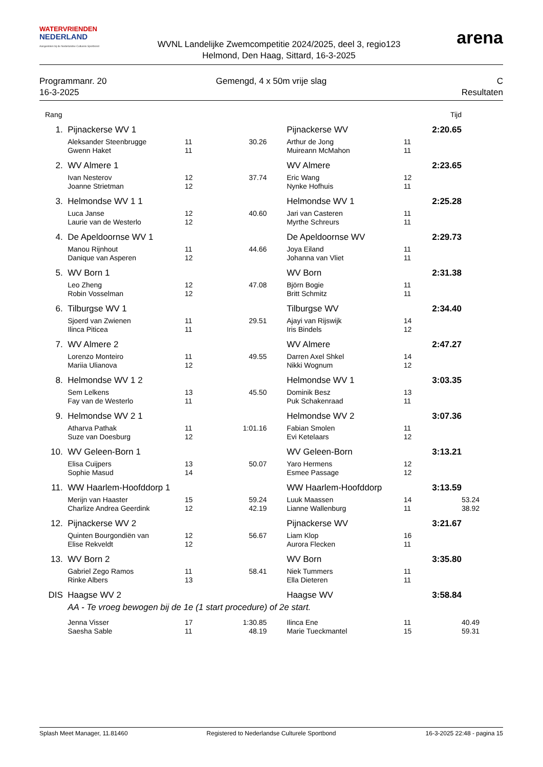WATERVRIENDEN
NEDERLAND
Aangesloten bij de Nederlandse Culturele Sportbond
WVNL Landelijke Zwemcompetitie 2024/2025, deel 3, regio123
Helmond, Den Haag, Sittard, 16-3-2025
arena
Programmanr. 20
16-3-2025
Gemengd, 4 x 50m vrije slag C
Resultaten
| Rang | | | | | | Tijd | |
| 1. | Pijnackerse WV 1 | | | Pijnackerse WV | | 2:20.65 | |
| | Aleksander Steenbrugge | 11 | 30.26 | Arthur de Jong | 11 | | |
| | Gwenn Haket | 11 | | Muireann McMahon | 11 | | |
| 2. | WV Almere 1 | | | WV Almere | | 2:23.65 | |
| | Ivan Nesterov | 12 | 37.74 | Eric Wang | 12 | | |
| | Joanne Strietman | 12 | | Nynke Hofhuis | 11 | | |
| 3. | Helmondse WV 1 1 | | | Helmondse WV 1 | | 2:25.28 | |
| | Luca Janse | 12 | 40.60 | Jari van Casteren | 11 | | |
| | Laurie van de Westerlo | 12 | | Myrthe Schreurs | 11 | | |
| 4. | De Apeldoornse WV 1 | | | De Apeldoornse WV | | 2:29.73 | |
| | Manou Rijnhout | 11 | 44.66 | Joya Eiland | 11 | | |
| | Danique van Asperen | 12 | | Johanna van Vliet | 11 | | |
| 5. | WV Born 1 | | | WV Born | | 2:31.38 | |
| | Leo Zheng | 12 | 47.08 | Björn Bogie | 11 | | |
| | Robin Vosselman | 12 | | Britt Schmitz | 11 | | |
| 6. | Tilburgse WV 1 | | | Tilburgse WV | | 2:34.40 | |
| | Sjoerd van Zwienen | 11 | 29.51 | Ajayi van Rijswijk | 14 | | |
| | Ilinca Piticea | 11 | | Iris Bindels | 12 | | |
| 7. | WV Almere 2 | | | WV Almere | | 2:47.27 | |
| | Lorenzo Monteiro | 11 | 49.55 | Darren Axel Shkel | 14 | | |
| | Mariia Ulianova | 12 | | Nikki Wognum | 12 | | |
| 8. | Helmondse WV 1 2 | | | Helmondse WV 1 | | 3:03.35 | |
| | Sem Lelkens | 13 | 45.50 | Dominik Besz | 13 | | |
| | Fay van de Westerlo | 11 | | Puk Schakenraad | 11 | | |
| 9. | Helmondse WV 2 1 | | | Helmondse WV 2 | | 3:07.36 | |
| | Atharva Pathak | 11 | 1:01.16 | Fabian Smolen | 11 | | |
| | Suze van Doesburg | 12 | | Evi Ketelaars | 12 | | |
| 10. | WV Geleen-Born 1 | | | WV Geleen-Born | | 3:13.21 | |
| | Elisa Cuijpers | 13 | 50.07 | Yaro Hermens | 12 | | |
| | Sophie Masud | 14 | | Esmee Passage | 12 | | |
| 11. | WW Haarlem-Hoofddorp 1 | | | WW Haarlem-Hoofddorp | | 3:13.59 | |
| | Merijn van Haaster | 15 | 59.24 | Luuk Maassen | 14 | | 53.24 |
| | Charlize Andrea Geerdink | 12 | 42.19 | Lianne Wallenburg | 11 | | 38.92 |
| 12. | Pijnackerse WV 2 | | | Pijnackerse WV | | 3:21.67 | |
| | Quinten Bourgondiën van | 12 | 56.67 | Liam Klop | 16 | | |
| | Elise Rekveldt | 12 | | Aurora Flecken | 11 | | |
| 13. | WV Born 2 | | | WV Born | | 3:35.80 | |
| | Gabriel Zego Ramos | 11 | 58.41 | Niek Tummers | 11 | | |
| | Rinke Albers | 13 | | Ella Dieteren | 11 | | |
| DIS | Haagse WV 2 | | | Haagse WV | | 3:58.84 | |
| | AA - Te vroeg bewogen bij de 1e (1 start procedure) of 2e start. | | | | | | |
| | Jenna Visser | 17 | 1:30.85 | Ilinca Ene | 11 | | 40.49 |
| | Saesha Sable | 11 | 48.19 | Marie Tueckmantel | 15 | | 59.31 |
Splash Meet Manager, 11.81460 Registered to Nederlandse Culturele Sportbond
16-3-2025 22:48 - pagina 15